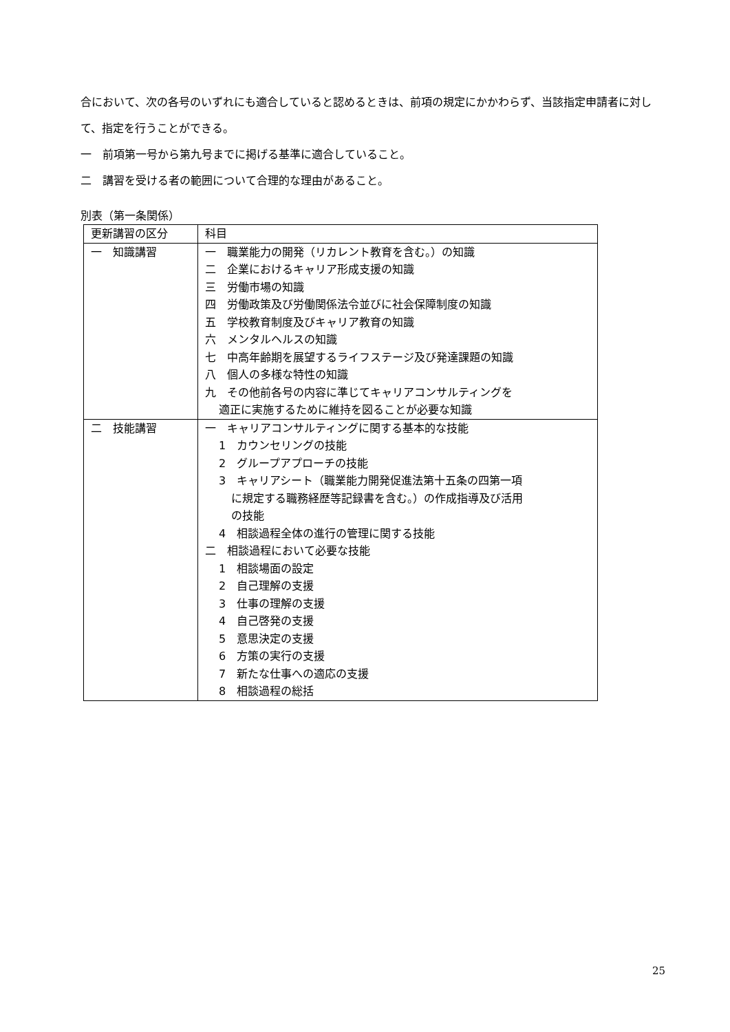合において、次の各号のいずれにも適合していると認めるときは、前項の規定にかかわらず、当該指定申請者に対して、指定を行うことができる。
一　前項第一号から第九号までに掲げる基準に適合していること。
二　講習を受ける者の範囲について合理的な理由があること。
別表（第一条関係）
| 更新講習の区分 | 科目 |
| 一 知識講習 | 一 職業能力の開発（リカレント教育を含む。）の知識 二 企業におけるキャリア形成支援の知識 三 労働市場の知識 四 労働政策及び労働関係法令並びに社会保障制度の知識 五 学校教育制度及びキャリア教育の知識 六 メンタルヘルスの知識 七 中高年齢期を展望するライフステージ及び発達課題の知識 八 個人の多様な特性の知識 九 その他前各号の内容に準じてキャリアコンサルティングを 適正に実施するために維持を図ることが必要な知識 |
| 二 技能講習 | 一 キャリアコンサルティングに関する基本的な技能 1 カウンセリングの技能 2 グループアプローチの技能 3 キャリアシート（職業能力開発促進法第十五条の四第一項 に規定する職務経歴等記録書を含む。）の作成指導及び活用 の技能 4 相談過程全体の進行の管理に関する技能 二 相談過程において必要な技能 1 相談場面の設定 2 自己理解の支援 3 仕事の理解の支援 4 自己啓発の支援 5 意思決定の支援 6 方策の実行の支援 7 新たな仕事への適応の支援 8 相談過程の総括 |
25